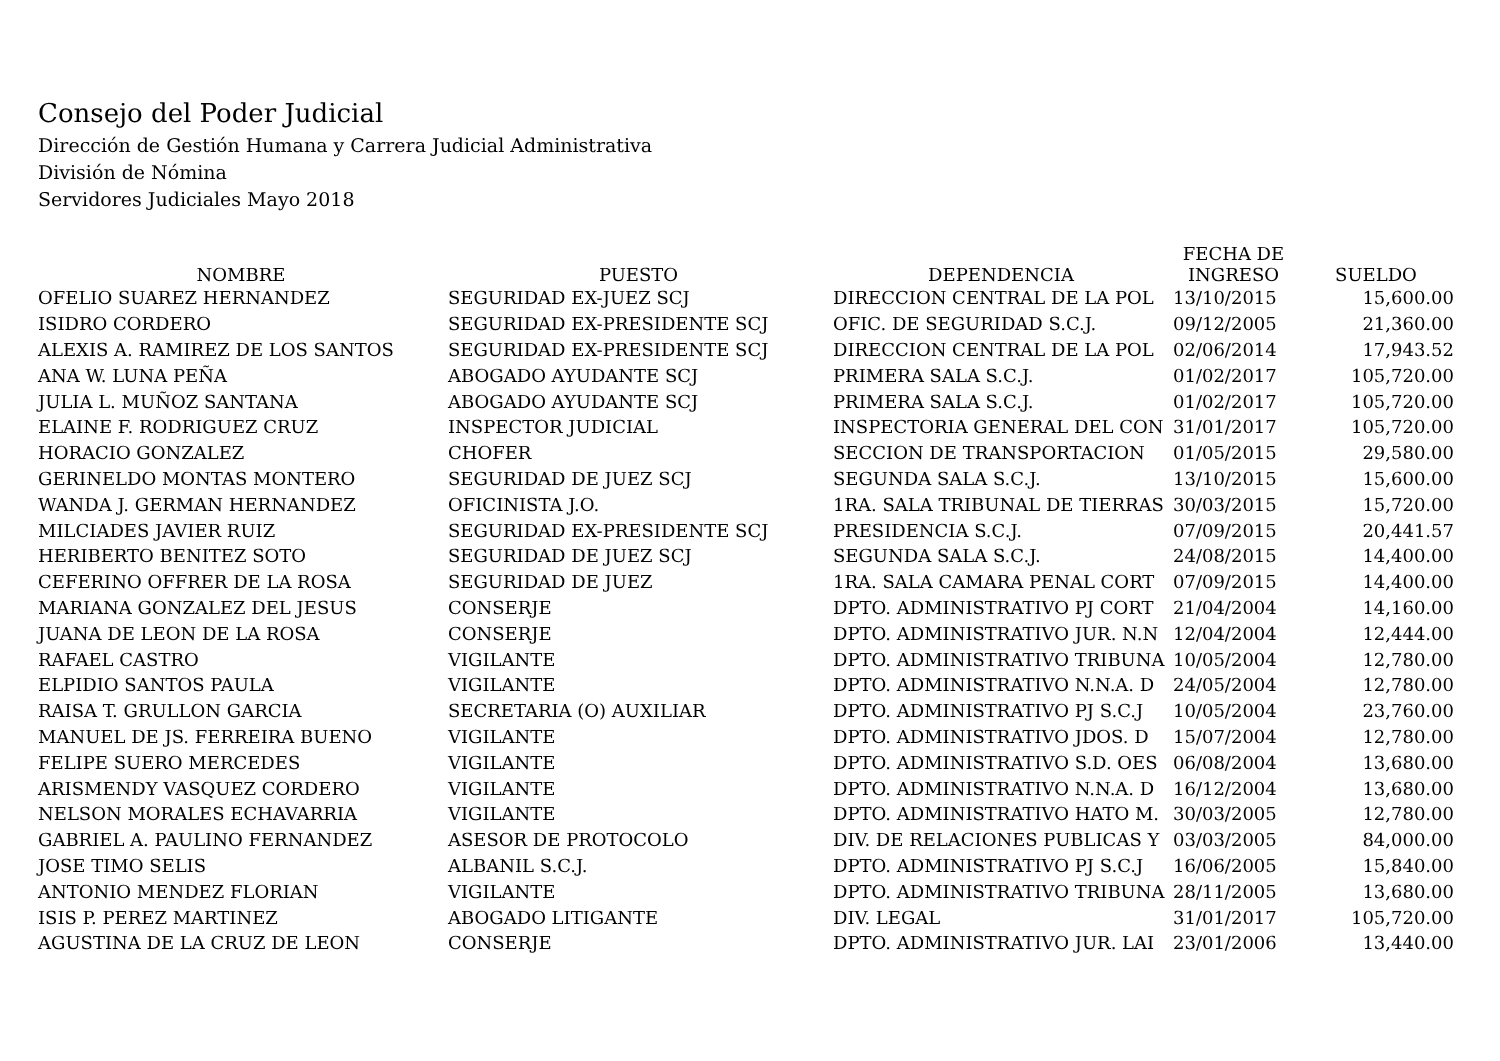Consejo del Poder Judicial
Dirección de Gestión Humana y Carrera Judicial Administrativa
División de Nómina
Servidores Judiciales Mayo 2018
| NOMBRE | PUESTO | DEPENDENCIA | FECHA DE INGRESO | SUELDO |
| --- | --- | --- | --- | --- |
| OFELIO SUAREZ HERNANDEZ | SEGURIDAD EX-JUEZ SCJ | DIRECCION CENTRAL DE LA POL | 13/10/2015 | 15,600.00 |
| ISIDRO CORDERO | SEGURIDAD EX-PRESIDENTE SCJ | OFIC. DE SEGURIDAD S.C.J. | 09/12/2005 | 21,360.00 |
| ALEXIS A. RAMIREZ DE LOS SANTOS | SEGURIDAD EX-PRESIDENTE SCJ | DIRECCION CENTRAL DE LA POL | 02/06/2014 | 17,943.52 |
| ANA W. LUNA PEÑA | ABOGADO AYUDANTE SCJ | PRIMERA SALA S.C.J. | 01/02/2017 | 105,720.00 |
| JULIA L. MUÑOZ SANTANA | ABOGADO AYUDANTE SCJ | PRIMERA SALA S.C.J. | 01/02/2017 | 105,720.00 |
| ELAINE F. RODRIGUEZ CRUZ | INSPECTOR JUDICIAL | INSPECTORIA GENERAL DEL CON | 31/01/2017 | 105,720.00 |
| HORACIO GONZALEZ | CHOFER | SECCION DE TRANSPORTACION | 01/05/2015 | 29,580.00 |
| GERINELDO MONTAS MONTERO | SEGURIDAD DE JUEZ SCJ | SEGUNDA SALA S.C.J. | 13/10/2015 | 15,600.00 |
| WANDA J. GERMAN HERNANDEZ | OFICINISTA J.O. | 1RA. SALA TRIBUNAL DE TIERRAS | 30/03/2015 | 15,720.00 |
| MILCIADES JAVIER RUIZ | SEGURIDAD EX-PRESIDENTE SCJ | PRESIDENCIA S.C.J. | 07/09/2015 | 20,441.57 |
| HERIBERTO BENITEZ SOTO | SEGURIDAD DE JUEZ SCJ | SEGUNDA SALA S.C.J. | 24/08/2015 | 14,400.00 |
| CEFERINO OFFRER DE LA ROSA | SEGURIDAD DE JUEZ | 1RA. SALA CAMARA PENAL CORT | 07/09/2015 | 14,400.00 |
| MARIANA GONZALEZ DEL JESUS | CONSERJE | DPTO. ADMINISTRATIVO PJ CORT | 21/04/2004 | 14,160.00 |
| JUANA DE LEON DE LA ROSA | CONSERJE | DPTO. ADMINISTRATIVO JUR. N.N | 12/04/2004 | 12,444.00 |
| RAFAEL CASTRO | VIGILANTE | DPTO. ADMINISTRATIVO TRIBUNA | 10/05/2004 | 12,780.00 |
| ELPIDIO SANTOS PAULA | VIGILANTE | DPTO. ADMINISTRATIVO N.N.A. D | 24/05/2004 | 12,780.00 |
| RAISA T. GRULLON GARCIA | SECRETARIA (O) AUXILIAR | DPTO. ADMINISTRATIVO PJ S.C.J | 10/05/2004 | 23,760.00 |
| MANUEL DE JS. FERREIRA BUENO | VIGILANTE | DPTO. ADMINISTRATIVO JDOS. D | 15/07/2004 | 12,780.00 |
| FELIPE SUERO MERCEDES | VIGILANTE | DPTO. ADMINISTRATIVO S.D. OES | 06/08/2004 | 13,680.00 |
| ARISMENDY VASQUEZ CORDERO | VIGILANTE | DPTO. ADMINISTRATIVO N.N.A. D | 16/12/2004 | 13,680.00 |
| NELSON MORALES ECHAVARRIA | VIGILANTE | DPTO. ADMINISTRATIVO HATO M. | 30/03/2005 | 12,780.00 |
| GABRIEL A. PAULINO FERNANDEZ | ASESOR DE PROTOCOLO | DIV. DE RELACIONES PUBLICAS Y | 03/03/2005 | 84,000.00 |
| JOSE TIMO SELIS | ALBANIL S.C.J. | DPTO. ADMINISTRATIVO PJ S.C.J | 16/06/2005 | 15,840.00 |
| ANTONIO MENDEZ FLORIAN | VIGILANTE | DPTO. ADMINISTRATIVO TRIBUNA | 28/11/2005 | 13,680.00 |
| ISIS P. PEREZ MARTINEZ | ABOGADO LITIGANTE | DIV. LEGAL | 31/01/2017 | 105,720.00 |
| AGUSTINA DE LA CRUZ DE LEON | CONSERJE | DPTO. ADMINISTRATIVO JUR. LAI | 23/01/2006 | 13,440.00 |